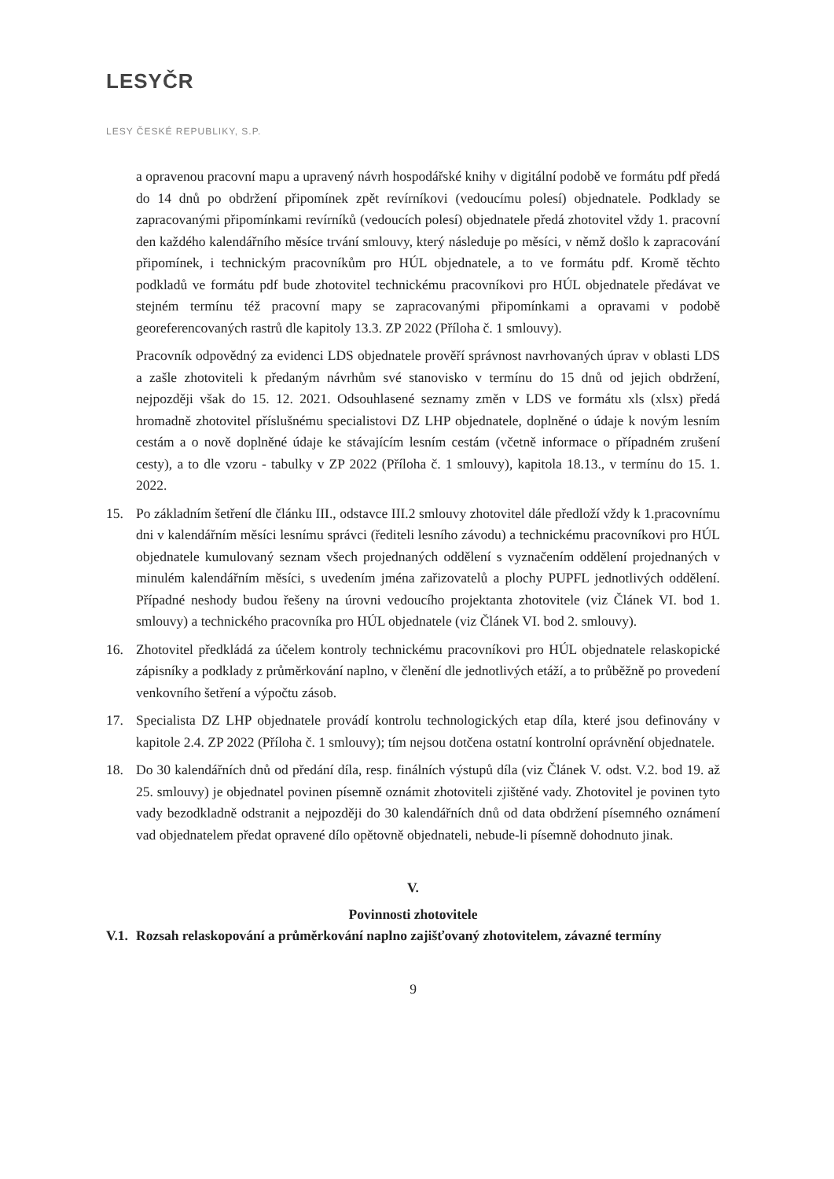LESYČR
LESY ČESKÉ REPUBLIKY, S.P.
a opravenou pracovní mapu a upravený návrh hospodářské knihy v digitální podobě ve formátu pdf předá do 14 dnů po obdržení připomínek zpět revírníkovi (vedoucímu polesí) objednatele. Podklady se zapracovanými připomínkami revírníků (vedoucích polesí) objednatele předá zhotovitel vždy 1. pracovní den každého kalendářního měsíce trvání smlouvy, který následuje po měsíci, v němž došlo k zapracování připomínek, i technickým pracovníkům pro HÚL objednatele, a to ve formátu pdf. Kromě těchto podkladů ve formátu pdf bude zhotovitel technickému pracovníkovi pro HÚL objednatele předávat ve stejném termínu též pracovní mapy se zapracovanými připomínkami a opravami v podobě georeferencovaných rastrů dle kapitoly 13.3. ZP 2022 (Příloha č. 1 smlouvy).
Pracovník odpovědný za evidenci LDS objednatele prověří správnost navrhovaných úprav v oblasti LDS a zašle zhotoviteli k předaným návrhům své stanovisko v termínu do 15 dnů od jejich obdržení, nejpozději však do 15. 12. 2021. Odsouhlasené seznamy změn v LDS ve formátu xls (xlsx) předá hromadně zhotovitel příslušnému specialistovi DZ LHP objednatele, doplněné o údaje k novým lesním cestám a o nově doplněné údaje ke stávajícím lesním cestám (včetně informace o případném zrušení cesty), a to dle vzoru - tabulky v ZP 2022 (Příloha č. 1 smlouvy), kapitola 18.13., v termínu do 15. 1. 2022.
15. Po základním šetření dle článku III., odstavce III.2 smlouvy zhotovitel dále předloží vždy k 1.pracovnímu dni v kalendářním měsíci lesnímu správci (řediteli lesního závodu) a technickému pracovníkovi pro HÚL objednatele kumulovaný seznam všech projednaných oddělení s vyznačením oddělení projednaných v minulém kalendářním měsíci, s uvedením jména zařizovatelů a plochy PUPFL jednotlivých oddělení. Případné neshody budou řešeny na úrovni vedoucího projektanta zhotovitele (viz Článek VI. bod 1. smlouvy) a technického pracovníka pro HÚL objednatele (viz Článek VI. bod 2. smlouvy).
16. Zhotovitel předkládá za účelem kontroly technickému pracovníkovi pro HÚL objednatele relaskopické zápisníky a podklady z průměrkování naplno, v členění dle jednotlivých etáží, a to průběžně po provedení venkovního šetření a výpočtu zásob.
17. Specialista DZ LHP objednatele provádí kontrolu technologických etap díla, které jsou definovány v kapitole 2.4. ZP 2022 (Příloha č. 1 smlouvy); tím nejsou dotčena ostatní kontrolní oprávnění objednatele.
18. Do 30 kalendářních dnů od předání díla, resp. finálních výstupů díla (viz Článek V. odst. V.2. bod 19. až 25. smlouvy) je objednatel povinen písemně oznámit zhotoviteli zjištěné vady. Zhotovitel je povinen tyto vady bezodkladně odstranit a nejpozději do 30 kalendářních dnů od data obdržení písemného oznámení vad objednatelem předat opravené dílo opětovně objednateli, nebude-li písemně dohodnuto jinak.
V.
Povinnosti zhotovitele
V.1. Rozsah relaskopování a průměrkování naplno zajišťovaný zhotovitelem, závazné termíny
9